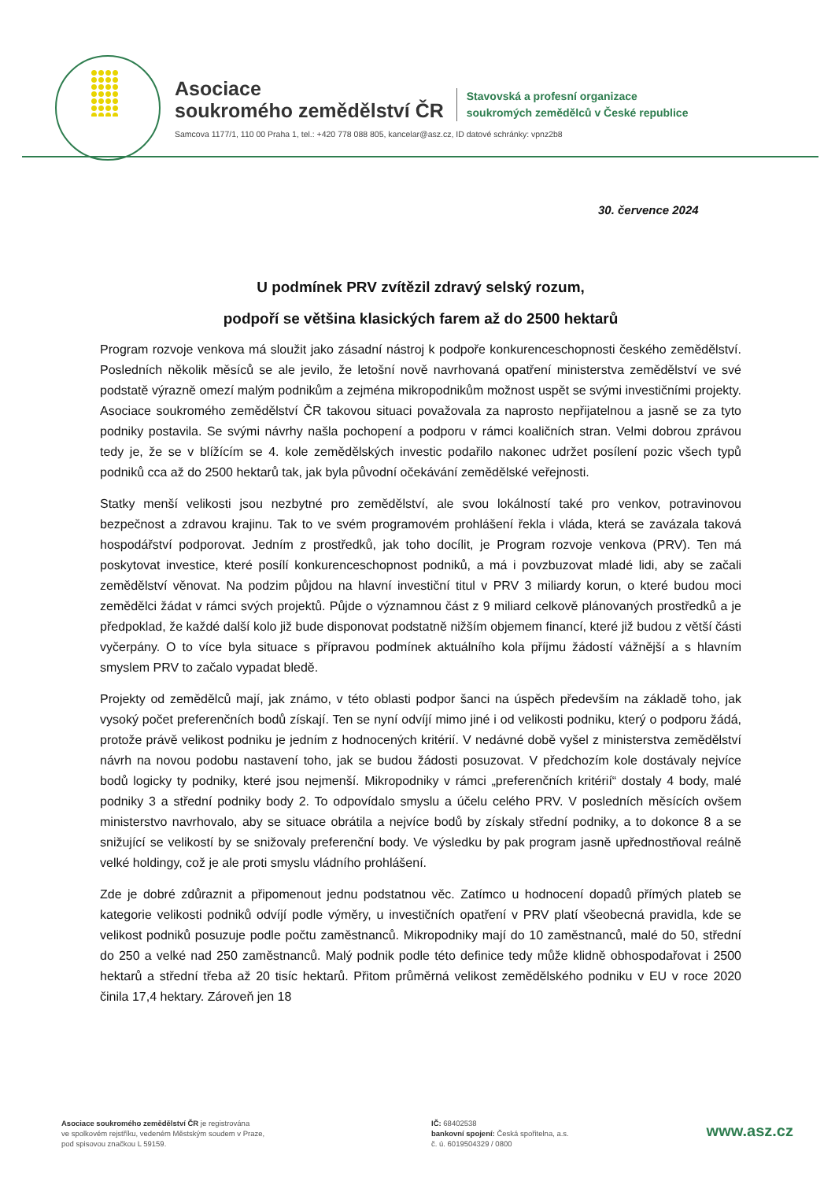Asociace
soukromého zemědělství ČR
Stavovská a profesní organizace
soukromých zemědělců v České republice
Samcova 1177/1, 110 00 Praha 1, tel.: +420 778 088 805, kancelar@asz.cz, ID datové schránky: vpnz2b8
30. července 2024
U podmínek PRV zvítězil zdravý selský rozum,
podpoří se většina klasických farem až do 2500 hektarů
Program rozvoje venkova má sloužit jako zásadní nástroj k podpoře konkurenceschopnosti českého zemědělství. Posledních několik měsíců se ale jevilo, že letošní nově navrhovaná opatření ministerstva zemědělství ve své podstatě výrazně omezí malým podnikům a zejména mikropodnikům možnost uspět se svými investičními projekty. Asociace soukromého zemědělství ČR takovou situaci považovala za naprosto nepřijatelnou a jasně se za tyto podniky postavila. Se svými návrhy našla pochopení a podporu v rámci koaličních stran. Velmi dobrou zprávou tedy je, že se v blížícím se 4. kole zemědělských investic podařilo nakonec udržet posílení pozic všech typů podniků cca až do 2500 hektarů tak, jak byla původní očekávání zemědělské veřejnosti.
Statky menší velikosti jsou nezbytné pro zemědělství, ale svou lokálností také pro venkov, potravinovou bezpečnost a zdravou krajinu. Tak to ve svém programovém prohlášení řekla i vláda, která se zavázala taková hospodářství podporovat. Jedním z prostředků, jak toho docílit, je Program rozvoje venkova (PRV). Ten má poskytovat investice, které posílí konkurenceschopnost podniků, a má i povzbuzovat mladé lidi, aby se začali zemědělství věnovat. Na podzim půjdou na hlavní investiční titul v PRV 3 miliardy korun, o které budou moci zemědělci žádat v rámci svých projektů. Půjde o významnou část z 9 miliard celkově plánovaných prostředků a je předpoklad, že každé další kolo již bude disponovat podstatně nižším objemem financí, které již budou z větší části vyčerpány. O to více byla situace s přípravou podmínek aktuálního kola příjmu žádostí vážnější a s hlavním smyslem PRV to začalo vypadat bledě.
Projekty od zemědělců mají, jak známo, v této oblasti podpor šanci na úspěch především na základě toho, jak vysoký počet preferenčních bodů získají. Ten se nyní odvíjí mimo jiné i od velikosti podniku, který o podporu žádá, protože právě velikost podniku je jedním z hodnocených kritérií. V nedávné době vyšel z ministerstva zemědělství návrh na novou podobu nastavení toho, jak se budou žádosti posuzovat. V předchozím kole dostávaly nejvíce bodů logicky ty podniky, které jsou nejmenší. Mikropodniky v rámci „preferenčních kritérií“ dostaly 4 body, malé podniky 3 a střední podniky body 2. To odpovídalo smyslu a účelu celého PRV. V posledních měsících ovšem ministerstvo navrhovalo, aby se situace obrátila a nejvíce bodů by získaly střední podniky, a to dokonce 8 a se snižující se velikostí by se snižovaly preferenční body. Ve výsledku by pak program jasně upřednostňoval reálně velké holdingy, což je ale proti smyslu vládního prohlášení.
Zde je dobré zdůraznit a připomenout jednu podstatnou věc. Zatímco u hodnocení dopadů přímých plateb se kategorie velikosti podniků odvíjí podle výměry, u investičních opatření v PRV platí všeobecná pravidla, kde se velikost podniků posuzuje podle počtu zaměstnanců. Mikropodniky mají do 10 zaměstnanců, malé do 50, střední do 250 a velké nad 250 zaměstnanců. Malý podnik podle této definice tedy může klidně obhospodařovat i 2500 hektarů a střední třeba až 20 tisíc hektarů. Přitom průměrná velikost zemědělského podniku v EU v roce 2020 činila 17,4 hektary. Zároveň jen 18
Asociace soukromého zemědělství ČR je registrována
ve spolkovém rejstříku, vedeném Městským soudem v Praze,
pod spisovou značkou L 59159.
IČ: 68402538
bankovní spojení: Česká spořitelna, a.s.
č. ú. 6019504329 / 0800
www.asz.cz